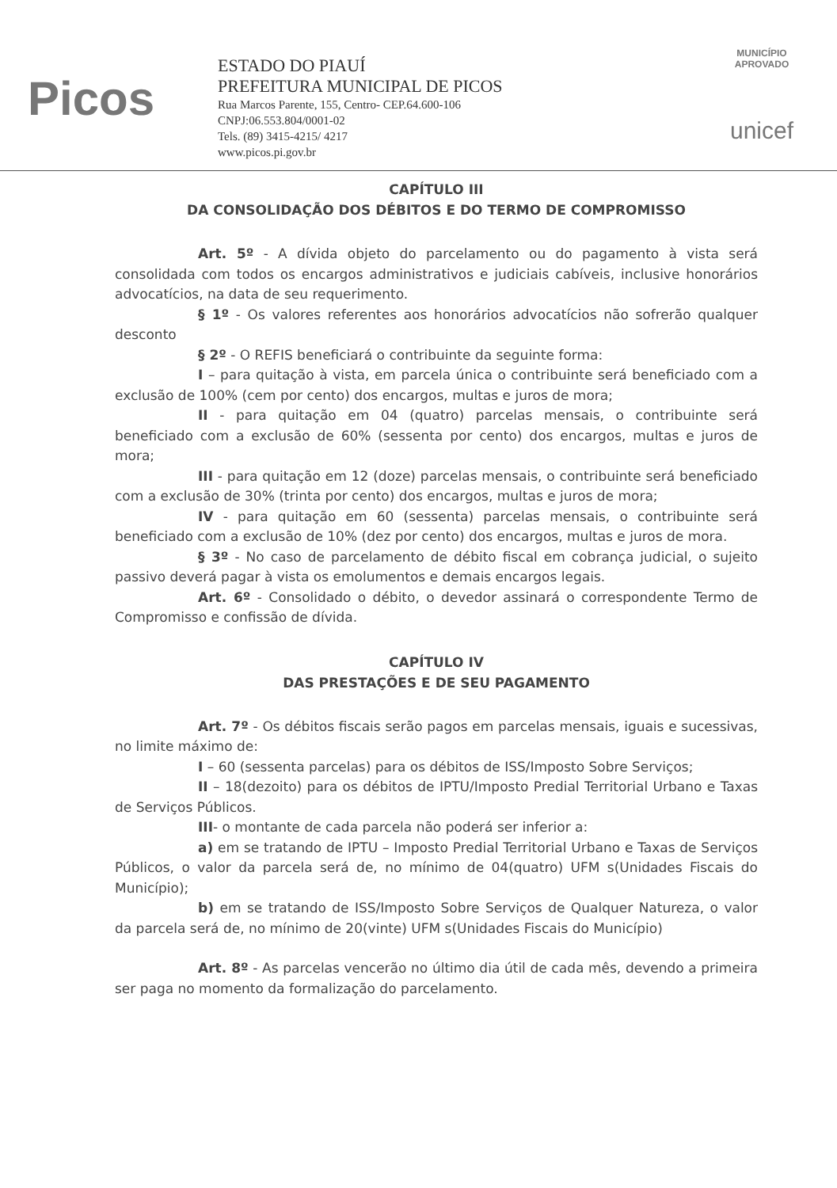Picos
ESTADO DO PIAUÍ
PREFEITURA MUNICIPAL DE PICOS
Rua Marcos Parente, 155, Centro- CEP.64.600-106
CNPJ:06.553.804/0001-02
Tels. (89) 3415-4215/ 4217
www.picos.pi.gov.br
MUNICÍPIO APROVADO
unicef
CAPÍTULO III
DA CONSOLIDAÇÃO DOS DÉBITOS E DO TERMO DE COMPROMISSO
Art. 5º - A dívida objeto do parcelamento ou do pagamento à vista será consolidada com todos os encargos administrativos e judiciais cabíveis, inclusive honorários advocatícios, na data de seu requerimento.
§ 1º - Os valores referentes aos honorários advocatícios não sofrerão qualquer desconto
§ 2º - O REFIS beneficiará o contribuinte da seguinte forma:
I – para quitação à vista, em parcela única o contribuinte será beneficiado com a exclusão de 100% (cem por cento) dos encargos, multas e juros de mora;
II - para quitação em 04 (quatro) parcelas mensais, o contribuinte será beneficiado com a exclusão de 60% (sessenta por cento) dos encargos, multas e juros de mora;
III - para quitação em 12 (doze) parcelas mensais, o contribuinte será beneficiado com a exclusão de 30% (trinta por cento) dos encargos, multas e juros de mora;
IV - para quitação em 60 (sessenta) parcelas mensais, o contribuinte será beneficiado com a exclusão de 10% (dez por cento) dos encargos, multas e juros de mora.
§ 3º - No caso de parcelamento de débito fiscal em cobrança judicial, o sujeito passivo deverá pagar à vista os emolumentos e demais encargos legais.
Art. 6º - Consolidado o débito, o devedor assinará o correspondente Termo de Compromisso e confissão de dívida.
CAPÍTULO IV
DAS PRESTAÇÕES E DE SEU PAGAMENTO
Art. 7º - Os débitos fiscais serão pagos em parcelas mensais, iguais e sucessivas, no limite máximo de:
I – 60 (sessenta parcelas) para os débitos de ISS/Imposto Sobre Serviços;
II – 18(dezoito) para os débitos de IPTU/Imposto Predial Territorial Urbano e Taxas de Serviços Públicos.
III- o montante de cada parcela não poderá ser inferior a:
a) em se tratando de IPTU – Imposto Predial Territorial Urbano e Taxas de Serviços Públicos, o valor da parcela será de, no mínimo de 04(quatro) UFM s(Unidades Fiscais do Município);
b) em se tratando de ISS/Imposto Sobre Serviços de Qualquer Natureza, o valor da parcela será de, no mínimo de 20(vinte) UFM s(Unidades Fiscais do Município)
Art. 8º - As parcelas vencerão no último dia útil de cada mês, devendo a primeira ser paga no momento da formalização do parcelamento.